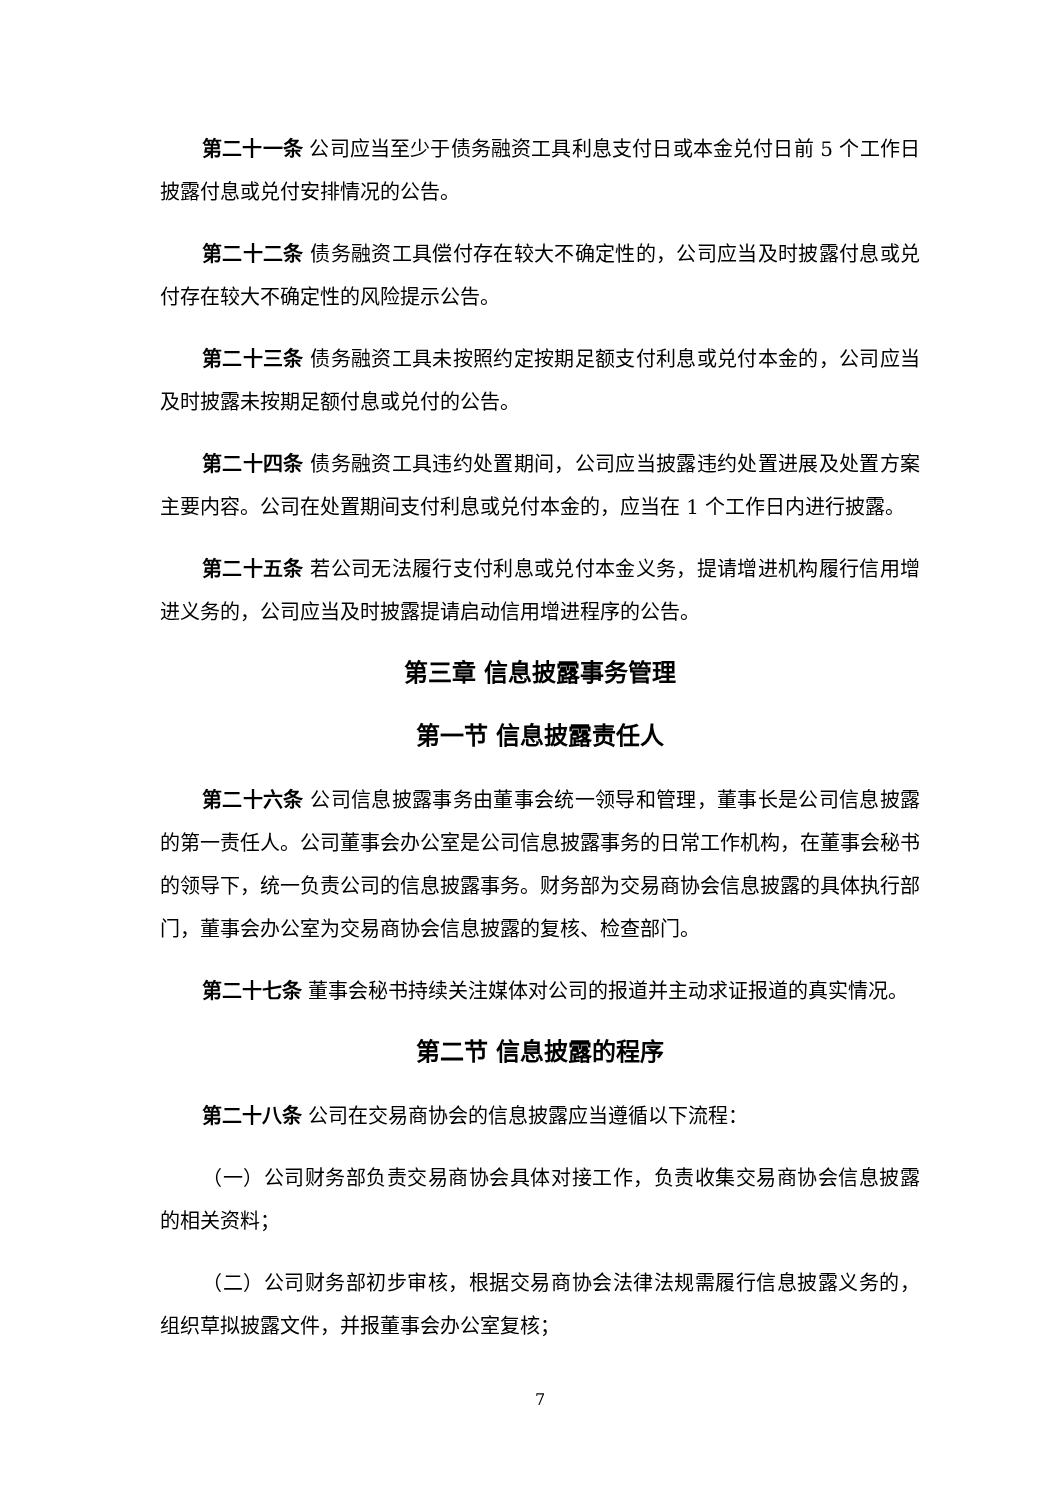第二十一条 公司应当至少于债务融资工具利息支付日或本金兑付日前 5 个工作日披露付息或兑付安排情况的公告。
第二十二条 债务融资工具偿付存在较大不确定性的，公司应当及时披露付息或兑付存在较大不确定性的风险提示公告。
第二十三条 债务融资工具未按照约定按期足额支付利息或兑付本金的，公司应当及时披露未按期足额付息或兑付的公告。
第二十四条 债务融资工具违约处置期间，公司应当披露违约处置进展及处置方案主要内容。公司在处置期间支付利息或兑付本金的，应当在 1 个工作日内进行披露。
第二十五条 若公司无法履行支付利息或兑付本金义务，提请增进机构履行信用增进义务的，公司应当及时披露提请启动信用增进程序的公告。
第三章 信息披露事务管理
第一节 信息披露责任人
第二十六条 公司信息披露事务由董事会统一领导和管理，董事长是公司信息披露的第一责任人。公司董事会办公室是公司信息披露事务的日常工作机构，在董事会秘书的领导下，统一负责公司的信息披露事务。财务部为交易商协会信息披露的具体执行部门，董事会办公室为交易商协会信息披露的复核、检查部门。
第二十七条 董事会秘书持续关注媒体对公司的报道并主动求证报道的真实情况。
第二节 信息披露的程序
第二十八条 公司在交易商协会的信息披露应当遵循以下流程：
（一）公司财务部负责交易商协会具体对接工作，负责收集交易商协会信息披露的相关资料；
（二）公司财务部初步审核，根据交易商协会法律法规需履行信息披露义务的，组织草拟披露文件，并报董事会办公室复核；
7